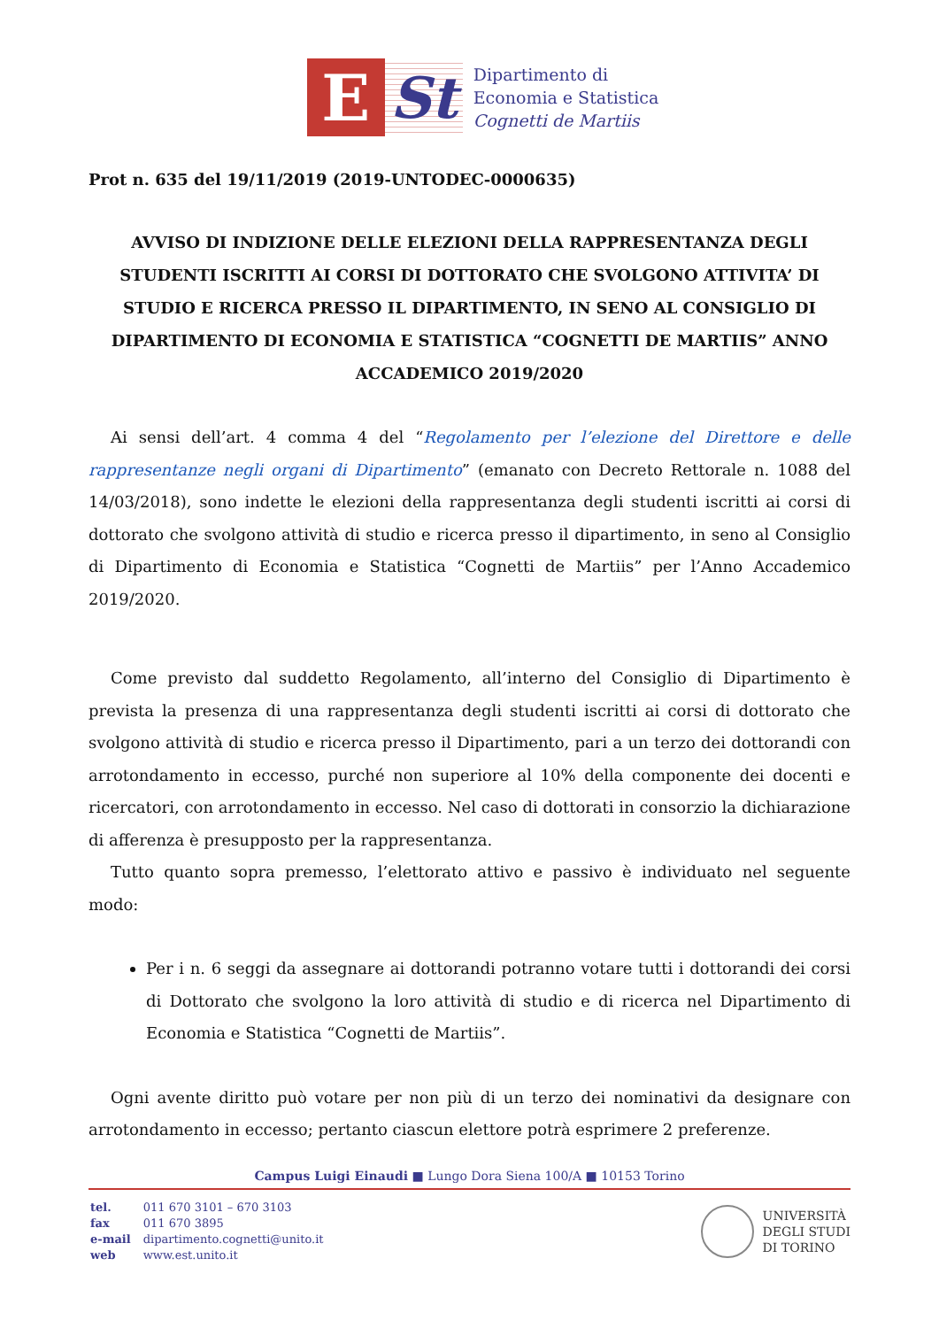E St
Dipartimento di
Economia e Statistica
Cognetti de Martiis
Prot n. 635 del 19/11/2019 (2019-UNTODEC-0000635)
AVVISO DI INDIZIONE DELLE ELEZIONI DELLA RAPPRESENTANZA DEGLI STUDENTI ISCRITTI AI CORSI DI DOTTORATO CHE SVOLGONO ATTIVITA’ DI STUDIO E RICERCA PRESSO IL DIPARTIMENTO, IN SENO AL CONSIGLIO DI DIPARTIMENTO DI ECONOMIA E STATISTICA “COGNETTI DE MARTIIS” ANNO ACCADEMICO 2019/2020
Ai sensi dell’art. 4 comma 4 del “Regolamento per l’elezione del Direttore e delle rappresentanze negli organi di Dipartimento” (emanato con Decreto Rettorale n. 1088 del 14/03/2018), sono indette le elezioni della rappresentanza degli studenti iscritti ai corsi di dottorato che svolgono attività di studio e ricerca presso il dipartimento, in seno al Consiglio di Dipartimento di Economia e Statistica “Cognetti de Martiis” per l’Anno Accademico 2019/2020.
Come previsto dal suddetto Regolamento, all’interno del Consiglio di Dipartimento è prevista la presenza di una rappresentanza degli studenti iscritti ai corsi di dottorato che svolgono attività di studio e ricerca presso il Dipartimento, pari a un terzo dei dottorandi con arrotondamento in eccesso, purché non superiore al 10% della componente dei docenti e ricercatori, con arrotondamento in eccesso. Nel caso di dottorati in consorzio la dichiarazione di afferenza è presupposto per la rappresentanza.
Tutto quanto sopra premesso, l’elettorato attivo e passivo è individuato nel seguente modo:
Per i n. 6 seggi da assegnare ai dottorandi potranno votare tutti i dottorandi dei corsi di Dottorato che svolgono la loro attività di studio e di ricerca nel Dipartimento di Economia e Statistica “Cognetti de Martiis”.
Ogni avente diritto può votare per non più di un terzo dei nominativi da designare con arrotondamento in eccesso; pertanto ciascun elettore potrà esprimere 2 preferenze.
Campus Luigi Einaudi ■ Lungo Dora Siena 100/A ■ 10153 Torino
| tel. | 011 670 3101 – 670 3103 |
| fax | 011 670 3895 |
| e-mail | dipartimento.cognetti@unito.it |
| web | www.est.unito.it |
UNIVERSITÀ
DEGLI STUDI
DI TORINO